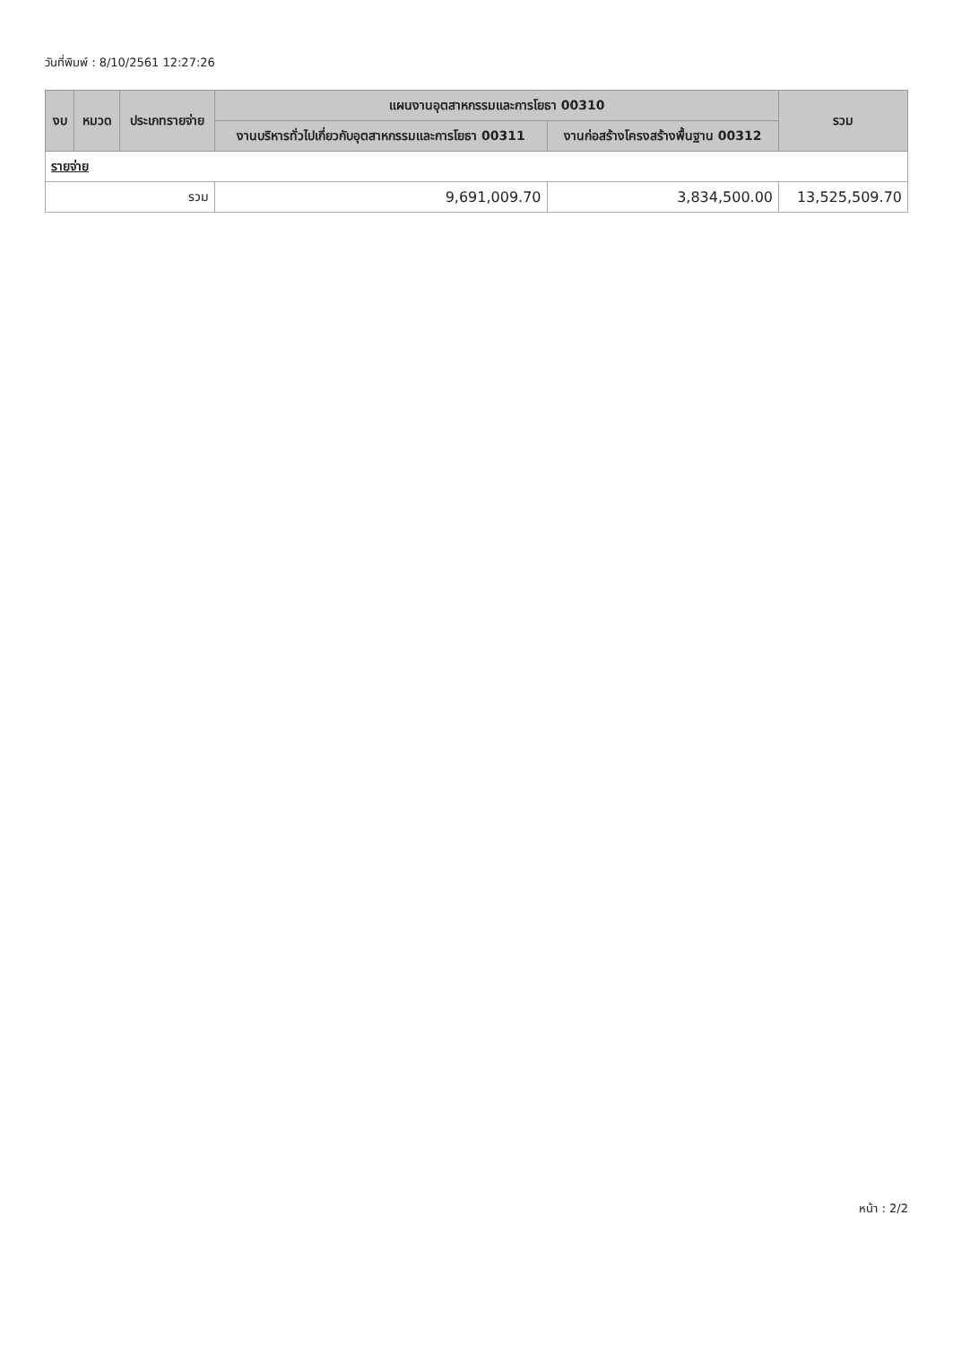วันที่พิมพ์ : 8/10/2561 12:27:26
| งบ | หมวด | ประเภทรายจ่าย | แผนงานอุตสาหกรรมและการโยธา 00310 | | รวม |
| --- | --- | --- | --- | --- | --- |
| | | | งานบริหารทั่วไปเกี่ยวกับอุตสาหกรรมและการโยธา 00311 | งานก่อสร้างโครงสร้างพื้นฐาน 00312 | |
| รายจ่าย | | | | | |
| รวม | | | 9,691,009.70 | 3,834,500.00 | 13,525,509.70 |
หน้า : 2/2